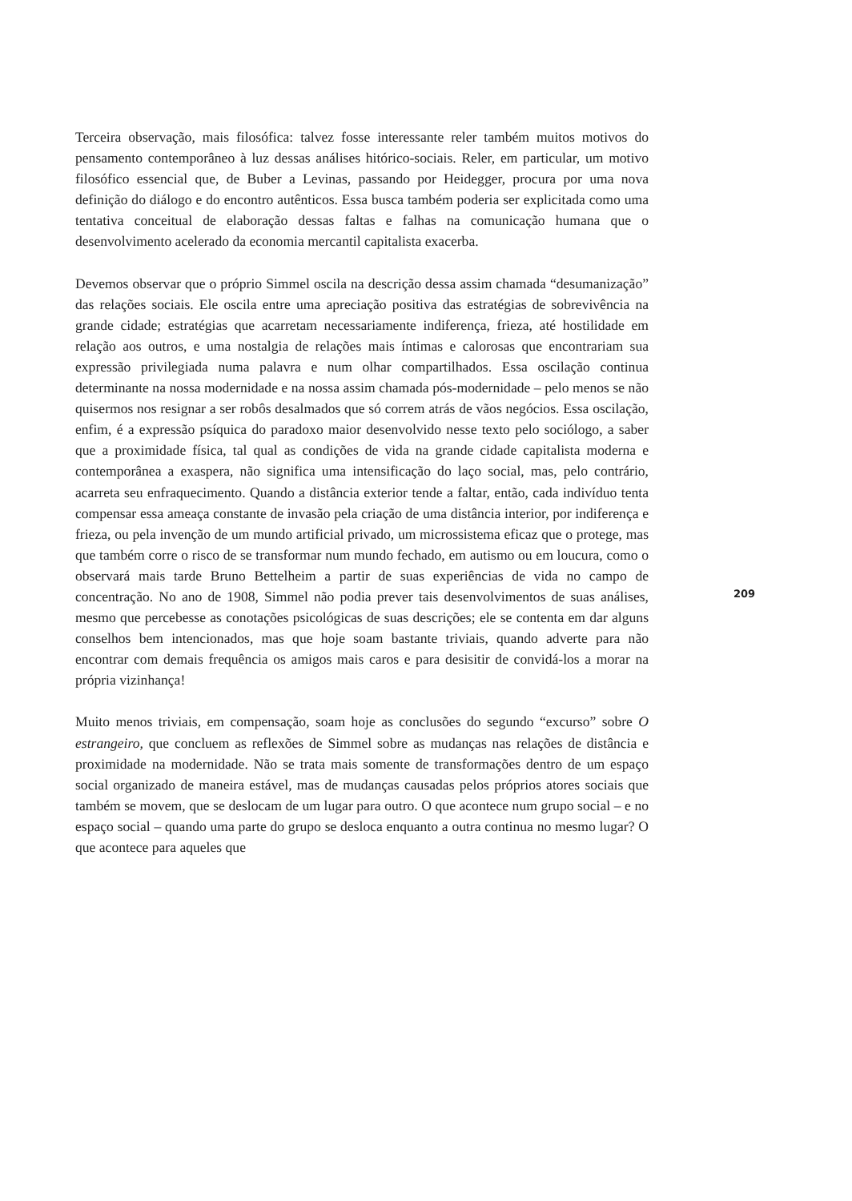Terceira observação, mais filosófica: talvez fosse interessante reler também muitos motivos do pensamento contemporâneo à luz dessas análises hitórico-sociais. Reler, em particular, um motivo filosófico essencial que, de Buber a Levinas, passando por Heidegger, procura por uma nova definição do diálogo e do encontro autênticos. Essa busca também poderia ser explicitada como uma tentativa conceitual de elaboração dessas faltas e falhas na comunicação humana que o desenvolvimento acelerado da economia mercantil capitalista exacerba.
Devemos observar que o próprio Simmel oscila na descrição dessa assim chamada “desumanização” das relações sociais. Ele oscila entre uma apreciação positiva das estratégias de sobrevivência na grande cidade; estratégias que acarretam necessariamente indiferença, frieza, até hostilidade em relação aos outros, e uma nostalgia de relações mais íntimas e calorosas que encontrariam sua expressão privilegiada numa palavra e num olhar compartilhados. Essa oscilação continua determinante na nossa modernidade e na nossa assim chamada pós-modernidade – pelo menos se não quisermos nos resignar a ser robôs desalmados que só correm atrás de vãos negócios. Essa oscilação, enfim, é a expressão psíquica do paradoxo maior desenvolvido nesse texto pelo sociólogo, a saber que a proximidade física, tal qual as condições de vida na grande cidade capitalista moderna e contemporânea a exaspera, não significa uma intensificação do laço social, mas, pelo contrário, acarreta seu enfraquecimento. Quando a distância exterior tende a faltar, então, cada indivíduo tenta compensar essa ameaça constante de invasão pela criação de uma distância interior, por indiferença e frieza, ou pela invenção de um mundo artificial privado, um microssistema eficaz que o protege, mas que também corre o risco de se transformar num mundo fechado, em autismo ou em loucura, como o observará mais tarde Bruno Bettelheim a partir de suas experiências de vida no campo de concentração. No ano de 1908, Simmel não podia prever tais desenvolvimentos de suas análises, mesmo que percebesse as conotações psicológicas de suas descrições; ele se contenta em dar alguns conselhos bem intencionados, mas que hoje soam bastante triviais, quando adverte para não encontrar com demais frequência os amigos mais caros e para desisitir de convidá-los a morar na própria vizinhança!
Muito menos triviais, em compensação, soam hoje as conclusões do segundo “excurso” sobre O estrangeiro, que concluem as reflexões de Simmel sobre as mudanças nas relações de distância e proximidade na modernidade. Não se trata mais somente de transformações dentro de um espaço social organizado de maneira estável, mas de mudanças causadas pelos próprios atores sociais que também se movem, que se deslocam de um lugar para outro. O que acontece num grupo social – e no espaço social – quando uma parte do grupo se desloca enquanto a outra continua no mesmo lugar? O que acontece para aqueles que
209